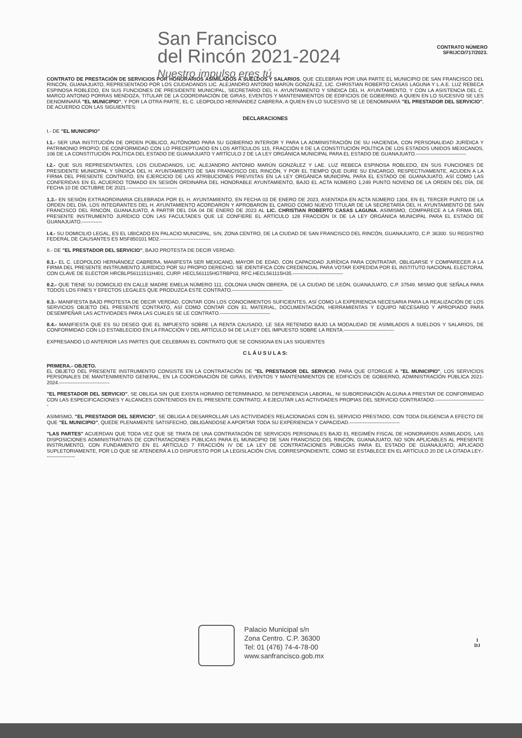San Francisco
del Rincón 2021-2024
Nuestro impulso eres tú
CONTRATO NÚMERO
SFR/JCO/717/2023.
CONTRATO DE PRESTACIÓN DE SERVICIOS POR HONORARIOS ASIMILADOS A SUELDOS Y SALARIOS, QUE CELEBRAN POR UNA PARTE EL MUNICIPIO DE SAN FRANCISCO DEL RINCÓN, GUANAJUATO, REPRESENTADO POR LOS CIUDADANOS LIC. ALEJANDRO ANTONIO MARÚN GONZÁLEZ, LIC. CHRISTIAN ROBERTO CASAS LAGUNA Y L.A.E. LUZ REBECA ESPINOSA ROBLEDO, EN SUS FUNCIONES DE PRESIDENTE MUNICIPAL, SECRETARIO DEL H. AYUNTAMIENTO Y SÍNDICA DEL H. AYUNTAMIENTO, Y CON LA ASISTENCIA DEL C. MARCO ANTONIO PORRAS MENDOZA, TITULAR DE LA COORDINACIÓN DE GIRAS, EVENTOS Y MANTENIMIENTOS DE EDIFICIOS DE GOBIERNO, A QUIEN EN LO SUCESIVO SE LES DENOMINARÁ "EL MUNICIPIO", Y POR LA OTRA PARTE, EL C. LEOPOLDO HERNÁNDEZ CABRERA, A QUIEN EN LO SUCESIVO SE LE DENOMINARÁ "EL PRESTADOR DEL SERVICIO", DE ACUERDO CON LAS SIGUIENTES:
DECLARACIONES
I.- DE "EL MUNICIPIO"
I.1.- SER UNA INSTITUCIÓN DE ORDEN PÚBLICO, AUTÓNOMO PARA SU GOBIERNO INTERIOR Y PARA LA ADMINISTRACIÓN DE SU HACIENDA, CON PERSONALIDAD JURÍDICA Y PATRIMONIO PROPIO; DE CONFORMIDAD CON LO PRECEPTUADO EN LOS ARTÍCULOS 115, FRACCIÓN II DE LA CONSTITUCIÓN POLÍTICA DE LOS ESTADOS UNIDOS MEXICANOS, 106 DE LA CONSTITUCIÓN POLÍTICA DEL ESTADO DE GUANAJUATO Y ARTÍCULO 2 DE LA LEY ORGÁNICA MUNICIPAL PARA EL ESTADO DE GUANAJUATO.------------------------------
I.2.- QUE SUS REPRESENTANTES, LOS CIUDADANOS, LIC. ALEJANDRO ANTONIO MARÚN GONZÁLEZ Y LAE. LUZ REBECA ESPINOSA ROBLEDO, EN SUS FUNCIONES DE PRESIDENTE MUNICIPAL Y SÍNDICA DEL H. AYUNTAMIENTO DE SAN FRANCISCO DEL RINCÓN, Y POR EL TIEMPO QUE DURE SU ENCARGO, RESPECTIVAMENTE, ACUDEN A LA FIRMA DEL PRESENTE CONTRATO, EN EJERCICIO DE LAS ATRIBUCIONES PREVISTAS EN LA LEY ORGÁNICA MUNICIPAL PARA EL ESTADO DE GUANAJUATO, ASÍ COMO LAS CONFERIDAS EN EL ACUERDO TOMADO EN SESIÓN ORDINARIA DEL HONORABLE AYUNTAMIENTO, BAJO EL ACTA NÚMERO 1,249 PUNTO NOVENO DE LA ORDEN DEL DÍA, DE FECHA 10 DE OCTUBRE DE 2021.------------------------------
1.3.- EN SESIÓN EXTRAORDINARIA CELEBRADA POR EL H. AYUNTAMIENTO, EN FECHA 03 DE ENERO DE 2023, ASENTADA EN ACTA NÚMERO 1304, EN EL TERCER PUNTO DE LA ORDEN DEL DÍA, LOS INTEGRANTES DEL H. AYUNTAMIENTO ACORDARON Y APROBARON EL CARGO COMO NUEVO TITULAR DE LA SECRETARÍA DEL H. AYUNTAMIENTO DE SAN FRANCISCO DEL RINCÓN, GUANAJUATO, A PARTIR DEL DÍA 04 DE ENERO DE 2023 AL LIC. CHRISTIAN ROBERTO CASAS LAGUNA. ASIMISMO, COMPARECE A LA FIRMA DEL PRESENTE INSTRUMENTO JURÍDICO CON LAS FACULTADES QUE LE CONFIERE EL ARTÍCULO 128 FRACCIÓN IX DE LA LEY ORGÁNICA MUNICIPAL PARA EL ESTADO DE GUANAJUATO.------------
I.4.- SU DOMICILIO LEGAL, ES EL UBICADO EN PALACIO MUNICIPAL, S/N, ZONA CENTRO, DE LA CIUDAD DE SAN FRANCISCO DEL RINCÓN, GUANAJUATO, C.P. 36300. SU REGISTRO FEDERAL DE CAUSANTES ES MSF850101 MD2.------------------------------
II.- DE "EL PRESTADOR DEL SERVICIO", BAJO PROTESTA DE DECIR VERDAD:
II.1.- EL C. LEOPOLDO HERNÁNDEZ CABRERA, MANIFESTA SER MEXICANO, MAYOR DE EDAD, CON CAPACIDAD JURÍDICA PARA CONTRATAR, OBLIGARSE Y COMPARECER A LA FIRMA DEL PRESENTE INSTRUMENTO JURÍDICO POR SU PROPIO DERECHO. SE IDENTIFICA CON CREDENCIAL PARA VOTAR EXPEDIDA POR EL INSTITUTO NACIONAL ELECTORAL CON CLAVE DE ELECTOR HRCBLP56111511H401, CURP. HECL561115HGTRBP03, RFC.HECL561115H35.------------------------------
II.2.- QUE TIENE SU DOMICILIO EN CALLE MADRE EMELIA NÚMERO 111, COLONIA UNIÓN OBRERA, DE LA CIUDAD DE LEÓN, GUANAJUATO, C.P. 37549. MISMO QUE SEÑALA PARA TODOS LOS FINES Y EFECTOS LEGALES QUE PRODUZCA ESTE CONTRATO.------------------------------
II.3.- MANIFIESTA BAJO PROTESTA DE DECIR VERDAD, CONTAR CON LOS CONOCIMIENTOS SUFICIENTES, ASÍ COMO LA EXPERIENCIA NECESARIA PARA LA REALIZACIÓN DE LOS SERVICIOS OBJETO DEL PRESENTE CONTRATO, ASÍ COMO CONTAR CON EL MATERIAL, DOCUMENTACIÓN, HERRAMIENTAS Y EQUIPO NECESARIO Y APROPIADO PARA DESEMPEÑAR LAS ACTIVIDADES PARA LAS CUALES SE LE CONTRATO.------------------------------
II.4.- MANIFIESTA QUE ES SU DESEO QUE EL IMPUESTO SOBRE LA RENTA CAUSADO, LE SEA RETENIDO BAJO LA MODALIDAD DE ASIMILADOS A SUELDOS Y SALARIOS, DE CONFORMIDAD CON LO ESTABLECIDO EN LA FRACCIÓN V DEL ARTÍCULO 94 DE LA LEY DEL IMPUESTO SOBRE LA RENTA.------------------------------
EXPRESANDO LO ANTERIOR LAS PARTES QUE CELEBRAN EL CONTRATO QUE SE CONSIGNA EN LAS SIGUIENTES
C L Á U S U L A S:
PRIMERA.- OBJETO.
EL OBJETO DEL PRESENTE INSTRUMENTO CONSISTE EN LA CONTRATACIÓN DE "EL PRESTADOR DEL SERVICIO, PARA QUE OTORGUE A "EL MUNICIPIO", LOS SERVICIOS PERSONALES DE MANTENIMIENTO GENERAL, EN LA COORDINACIÓN DE GIRAS, EVENTOS Y MANTENIMIENTOS DE EDIFICIOS DE GOBIERNO, ADMINISTRACIÓN PÚBLICA 2021-2024.------------------------------
"EL PRESTADOR DEL SERVICIO", SE OBLIGA SIN QUE EXISTA HORARIO DETERMINADO, NI DEPENDENCIA LABORAL, NI SUBORDINACIÓN ALGUNA A PRESTAR DE CONFORMIDAD CON LAS ESPECIFICACIONES Y ALCANCES CONTENIDOS EN EL PRESENTE CONTRATO, A EJECUTAR LAS ACTIVDADES PROPIAS DEL SERVICIO CONTRATADO.------------------------------
ASIMISMO, "EL PRESTADOR DEL SERVICIO", SE OBLIGA A DESARROLLAR LAS ACTIVIDADES RELACIONADAS CON EL SERVICIO PRESTADO, CON TODA DILIGENCIA A EFECTO DE QUE "EL MUNICIPIO", QUEDE PLENAMENTE SATISFECHO, OBLIGÁNDOSE A APORTAR TODA SU EXPERIENCIA Y CAPACIDAD.------------------------------
"LAS PARTES" ACUERDAN QUE TODA VEZ QUE SE TRATA DE UNA CONTRATACIÓN DE SERVICIOS PERSONALES BAJO EL REGIMÉN FISCAL DE HONORARIOS ASIMILADOS, LAS DISPOSICIONES ADMINISTRATIVAS DE CONTRATACIONES PÚBLICAS PARA EL MUNICIPIO DE SAN FRANCISCO DEL RINCÓN, GUANAJUATO, NO SON APLICABLES AL PRESENTE INSTRUMENTO, CON FUNDAMENTO EN EL ARTÍCULO 7 FRACCIÓN IV DE LA LEY DE CONTRATACIONES PÚBLICAS PARA EL ESTADO DE GUANAJUATO, APLICADO SUPLETORIAMENTE, POR LO QUE SE ATENDERÁ A LO DISPUESTO POR LA LEGISLACIÓN CIVIL CORRESPONDIENTE, COMO SE ESTABLECE EN EL ARTÍCULO 20 DE LA CITADA LEY.------------------
Palacio Municipal s/n
Zona Centro. C.P. 36300
Tel: 01 (476) 74-4-78-00
www.sanfrancisco.gob.mx
1
DJ